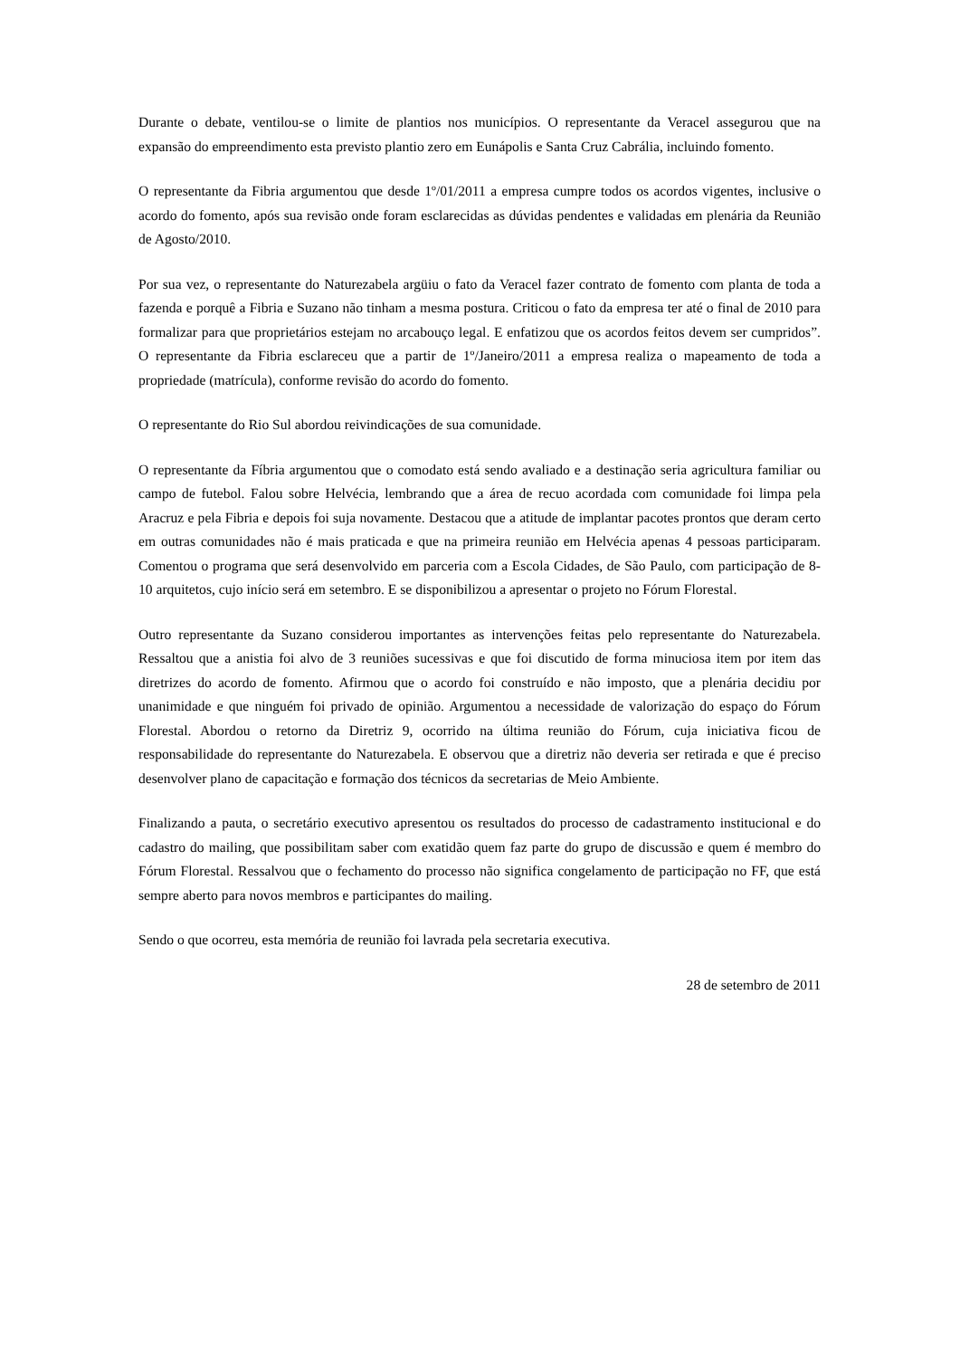Durante o debate, ventilou-se o limite de plantios nos municípios. O representante da Veracel assegurou que na expansão do empreendimento esta previsto plantio zero em Eunápolis e Santa Cruz Cabrália, incluindo fomento.
O representante da Fibria argumentou que desde 1º/01/2011 a empresa cumpre todos os acordos vigentes, inclusive o acordo do fomento, após sua revisão onde foram esclarecidas as dúvidas pendentes e validadas em plenária da Reunião de Agosto/2010.
Por sua vez, o representante do Naturezabela argüiu o fato da Veracel fazer contrato de fomento com planta de toda a fazenda e porquê a Fibria e Suzano não tinham a mesma postura. Criticou o fato da empresa ter até o final de 2010 para formalizar para que proprietários estejam no arcabouço legal. E enfatizou que os acordos feitos devem ser cumpridos”. O representante da Fibria esclareceu que a partir de 1º/Janeiro/2011 a empresa realiza o mapeamento de toda a propriedade (matrícula), conforme revisão do acordo do fomento.
O representante do Rio Sul abordou reivindicações de sua comunidade.
O representante da Fíbria argumentou que o comodato está sendo avaliado e a destinação seria agricultura familiar ou campo de futebol. Falou sobre Helvécia, lembrando que a área de recuo acordada com comunidade foi limpa pela Aracruz e pela Fibria e depois foi suja novamente. Destacou que a atitude de implantar pacotes prontos que deram certo em outras comunidades não é mais praticada e que na primeira reunião em Helvécia apenas 4 pessoas participaram. Comentou o programa que será desenvolvido em parceria com a Escola Cidades, de São Paulo, com participação de 8-10 arquitetos, cujo início será em setembro. E se disponibilizou a apresentar o projeto no Fórum Florestal.
Outro representante da Suzano considerou importantes as intervenções feitas pelo representante do Naturezabela. Ressaltou que a anistia foi alvo de 3 reuniões sucessivas e que foi discutido de forma minuciosa item por item das diretrizes do acordo de fomento. Afirmou que o acordo foi construído e não imposto, que a plenária decidiu por unanimidade e que ninguém foi privado de opinião. Argumentou a necessidade de valorização do espaço do Fórum Florestal. Abordou o retorno da Diretriz 9, ocorrido na última reunião do Fórum, cuja iniciativa ficou de responsabilidade do representante do Naturezabela. E observou que a diretriz não deveria ser retirada e que é preciso desenvolver plano de capacitação e formação dos técnicos da secretarias de Meio Ambiente.
Finalizando a pauta, o secretário executivo apresentou os resultados do processo de cadastramento institucional e do cadastro do mailing, que possibilitam saber com exatidão quem faz parte do grupo de discussão e quem é membro do Fórum Florestal. Ressalvou que o fechamento do processo não significa congelamento de participação no FF, que está sempre aberto para novos membros e participantes do mailing.
Sendo o que ocorreu, esta memória de reunião foi lavrada pela secretaria executiva.
28 de setembro de 2011